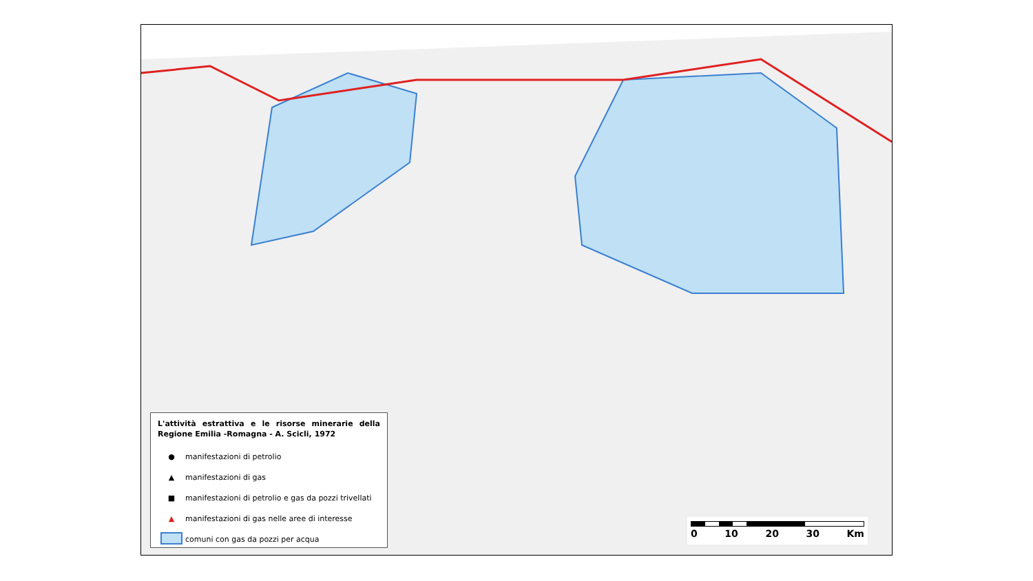L'attività estrattiva e le risorse minerarie della Regione Emilia -Romagna - A. Scicli, 1972
● manifestazioni di petrolio
▲ manifestazioni di gas
■ manifestazioni di petrolio e gas da pozzi trivellati
▲ manifestazioni di gas nelle aree di interesse
comuni con gas da pozzi per acqua
0 10 20 30 Km